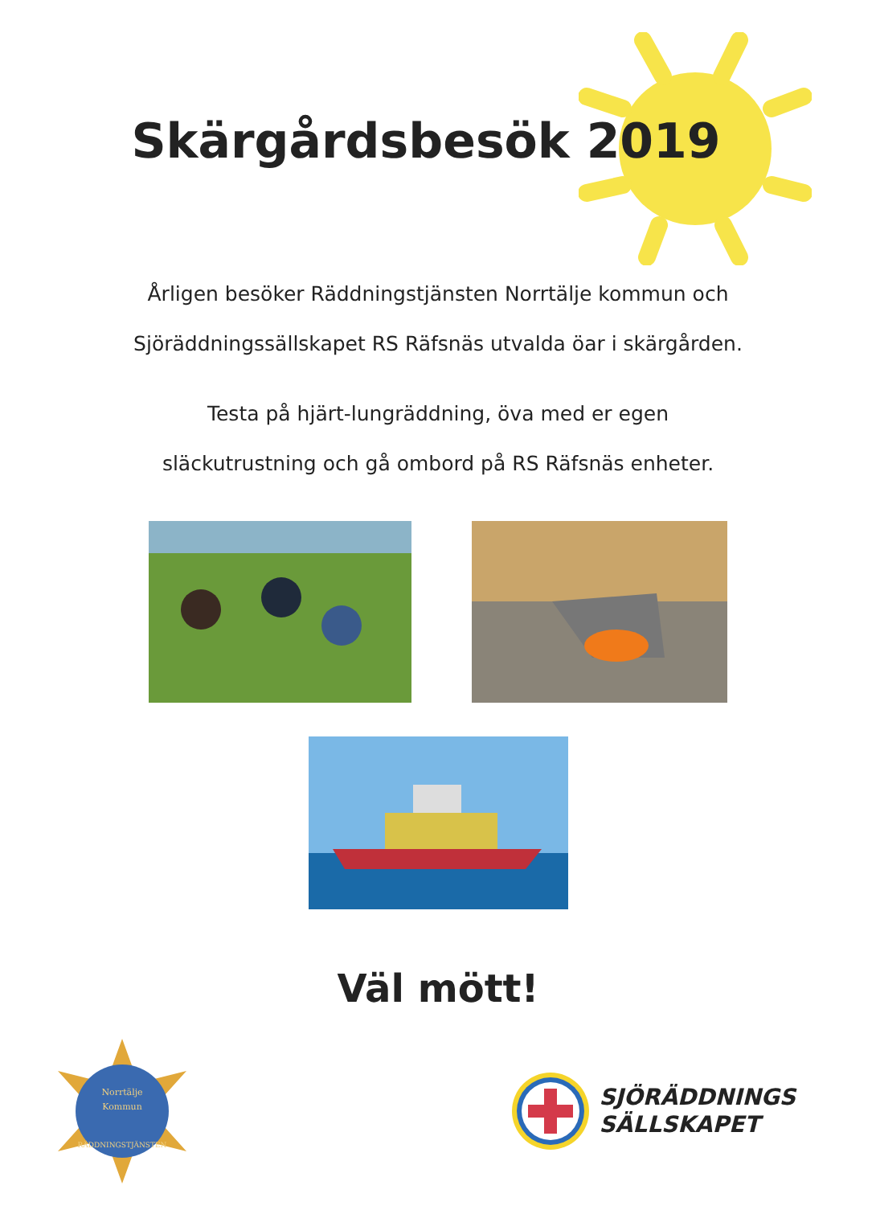Skärgårdsbesök 2019
Årligen besöker Räddningstjänsten Norrtälje kommun och
Sjöräddningssällskapet RS Räfsnäs utvalda öar i skärgården.
Testa på hjärt-lungräddning, öva med er egen
släckutrustning och gå ombord på RS Räfsnäs enheter.
Väl mött!
Norrtälje
Kommun
RÄDDNINGSTJÄNSTEN
SJÖRÄDDNINGS
SÄLLSKAPET